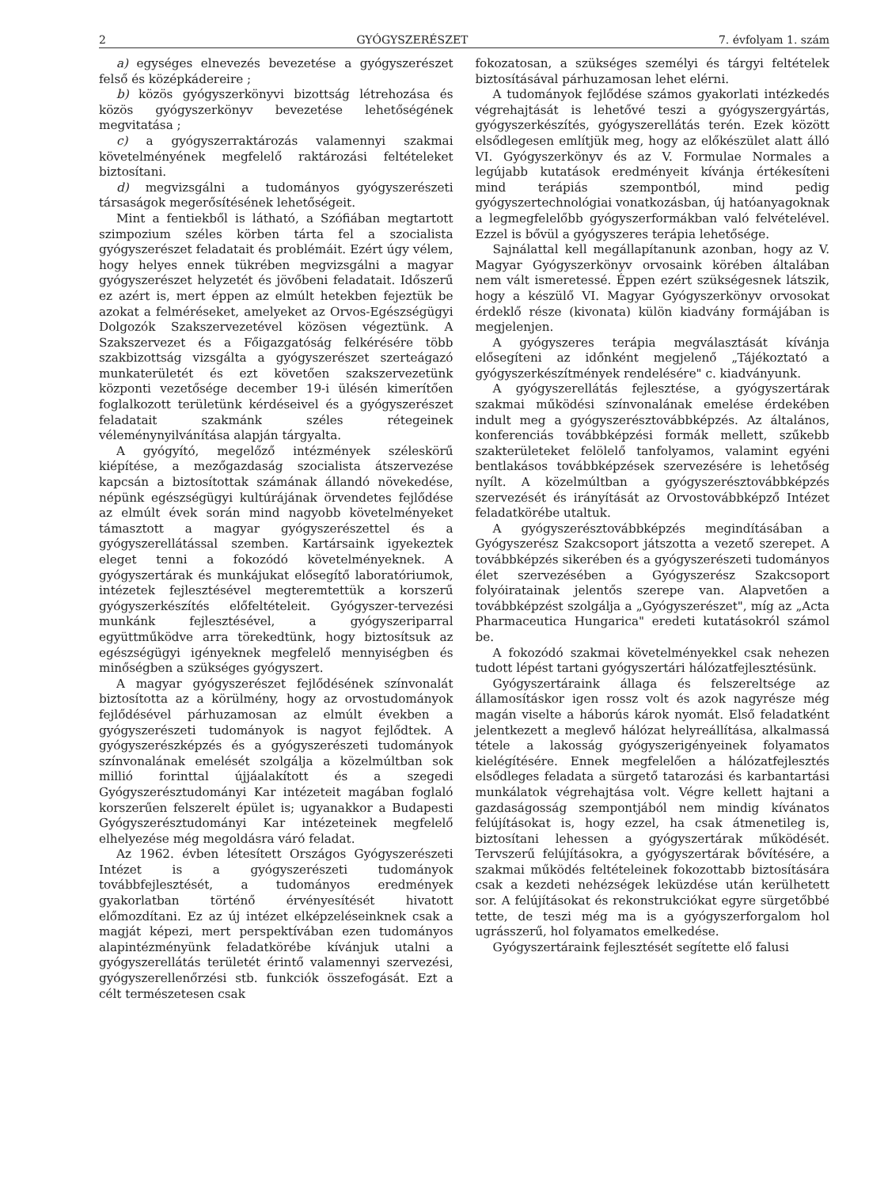2 GYÓGYSZERÉSZET 7. évfolyam 1. szám
a) egységes elnevezés bevezetése a gyógyszerészet felső és középkádereire ;
b) közös gyógyszerkönyvi bizottság létrehozása és közös gyógyszerkönyv bevezetése lehetőségének megvitatása ;
c) a gyógyszerraktározás valamennyi szakmai követelményének megfelelő raktározási feltételeket biztosítani.
d) megvizsgálni a tudományos gyógyszerészeti társaságok megerősítésének lehetőségeit.
Mint a fentiekből is látható, a Szófiában megtartott szimpozium széles körben tárta fel a szocialista gyógyszerészet feladatait és problémáit. Ezért úgy vélem, hogy helyes ennek tükrében megvizsgálni a magyar gyógyszerészet helyzetét és jövőbeni feladatait. Időszerű ez azért is, mert éppen az elmúlt hetekben fejeztük be azokat a felméréseket, amelyeket az Orvos-Egészségügyi Dolgozók Szakszervezetével közösen végeztünk. A Szakszervezet és a Főigazgatóság felkérésére több szakbizottság vizsgálta a gyógyszerészet szerteágazó munkaterületét és ezt követően szakszervezetünk központi vezetősége december 19-i ülésén kimerítően foglalkozott területünk kérdéseivel és a gyógyszerészet feladatait szakmánk széles rétegeinek véleménynyilvánítása alapján tárgyalta.
A gyógyító, megelőző intézmények széleskörű kiépítése, a mezőgazdaság szocialista átszervezése kapcsán a biztosítottak számának állandó növekedése, népünk egészségügyi kultúrájának örvendetes fejlődése az elmúlt évek során mind nagyobb követelményeket támasztott a magyar gyógyszerészettel és a gyógyszerellátással szemben. Kartársaink igyekeztek eleget tenni a fokozódó követelményeknek. A gyógyszertárak és munkájukat elősegítő laboratóriumok, intézetek fejlesztésével megteremtettük a korszerű gyógyszerkészítés előfeltételeit. Gyógyszer-tervezési munkánk fejlesztésével, a gyógyszeriparral együttműködve arra törekedtünk, hogy biztosítsuk az egészségügyi igényeknek megfelelő mennyiségben és minőségben a szükséges gyógyszert.
A magyar gyógyszerészet fejlődésének színvonalát biztosította az a körülmény, hogy az orvostudományok fejlődésével párhuzamosan az elmúlt években a gyógyszerészeti tudományok is nagyot fejlődtek. A gyógyszerészképzés és a gyógyszerészeti tudományok színvonalának emelését szolgálja a közelmúltban sok millió forinttal újjáalakított és a szegedi Gyógyszerésztudományi Kar intézeteit magában foglaló korszerűen felszerelt épület is; ugyanakkor a Budapesti Gyógyszerésztudományi Kar intézeteinek megfelelő elhelyezése még megoldásra váró feladat.
Az 1962. évben létesített Országos Gyógyszerészeti Intézet is a gyógyszerészeti tudományok továbbfejlesztését, a tudományos eredmények gyakorlatban történő érvényesítését hivatott előmozdítani. Ez az új intézet elképzeléseinknek csak a magját képezi, mert perspektívában ezen tudományos alapintézményünk feladatkörébe kívánjuk utalni a gyógyszerellátás területét érintő valamennyi szervezési, gyógyszerellenőrzési stb. funkciók összefogását. Ezt a célt természetesen csak
fokozatosan, a szükséges személyi és tárgyi feltételek biztosításával párhuzamosan lehet elérni.
A tudományok fejlődése számos gyakorlati intézkedés végrehajtását is lehetővé teszi a gyógyszergyártás, gyógyszerkészítés, gyógyszerellátás terén. Ezek között elsődlegesen említjük meg, hogy az előkészület alatt álló VI. Gyógyszerkönyv és az V. Formulae Normales a legújabb kutatások eredményeit kívánja értékesíteni mind terápiás szempontból, mind pedig gyógyszertechnológiai vonatkozásban, új hatóanyagoknak a legmegfelelőbb gyógyszerformákban való felvételével. Ezzel is bővül a gyógyszeres terápia lehetősége.
Sajnálattal kell megállapítanunk azonban, hogy az V. Magyar Gyógyszerkönyv orvosaink körében általában nem vált ismeretessé. Éppen ezért szükségesnek látszik, hogy a készülő VI. Magyar Gyógyszerkönyv orvosokat érdeklő része (kivonata) külön kiadvány formájában is megjelenjen.
A gyógyszeres terápia megválasztását kívánja elősegíteni az időnként megjelenő „Tájékoztató a gyógyszerkészítmények rendelésére" c. kiadványunk.
A gyógyszerellátás fejlesztése, a gyógyszertárak szakmai működési színvonalának emelése érdekében indult meg a gyógyszerésztovábbképzés. Az általános, konferenciás továbbképzési formák mellett, szűkebb szakterületeket felölelő tanfolyamos, valamint egyéni bentlakásos továbbképzések szervezésére is lehetőség nyílt. A közelmúltban a gyógyszerésztovábbképzés szervezését és irányítását az Orvostovábbképző Intézet feladatkörébe utaltuk.
A gyógyszerésztovábbképzés megindításában a Gyógyszerész Szakcsoport játszotta a vezető szerepet. A továbbképzés sikerében és a gyógyszerészeti tudományos élet szervezésében a Gyógyszerész Szakcsoport folyóiratainak jelentős szerepe van. Alapvetően a továbbképzést szolgálja a „Gyógyszerészet", míg az „Acta Pharmaceutica Hungarica" eredeti kutatásokról számol be.
A fokozódó szakmai követelményekkel csak nehezen tudott lépést tartani gyógyszertári hálózatfejlesztésünk.
Gyógyszertáraink állaga és felszereltsége az államosításkor igen rossz volt és azok nagyrésze még magán viselte a háborús károk nyomát. Első feladatként jelentkezett a meglevő hálózat helyreállítása, alkalmassá tétele a lakosság gyógyszerigényeinek folyamatos kielégítésére. Ennek megfelelően a hálózatfejlesztés elsődleges feladata a sürgető tatarozási és karbantartási munkálatok végrehajtása volt. Végre kellett hajtani a gazdaságosság szempontjából nem mindig kívánatos felújításokat is, hogy ezzel, ha csak átmenetileg is, biztosítani lehessen a gyógyszertárak működését. Tervszerű felújításokra, a gyógyszertárak bővítésére, a szakmai működés feltételeinek fokozottabb biztosítására csak a kezdeti nehézségek leküzdése után kerülhetett sor. A felújításokat és rekonstrukciókat egyre sürgetőbbé tette, de teszi még ma is a gyógyszerforgalom hol ugrásszerű, hol folyamatos emelkedése.
Gyógyszertáraink fejlesztését segítette elő falusi